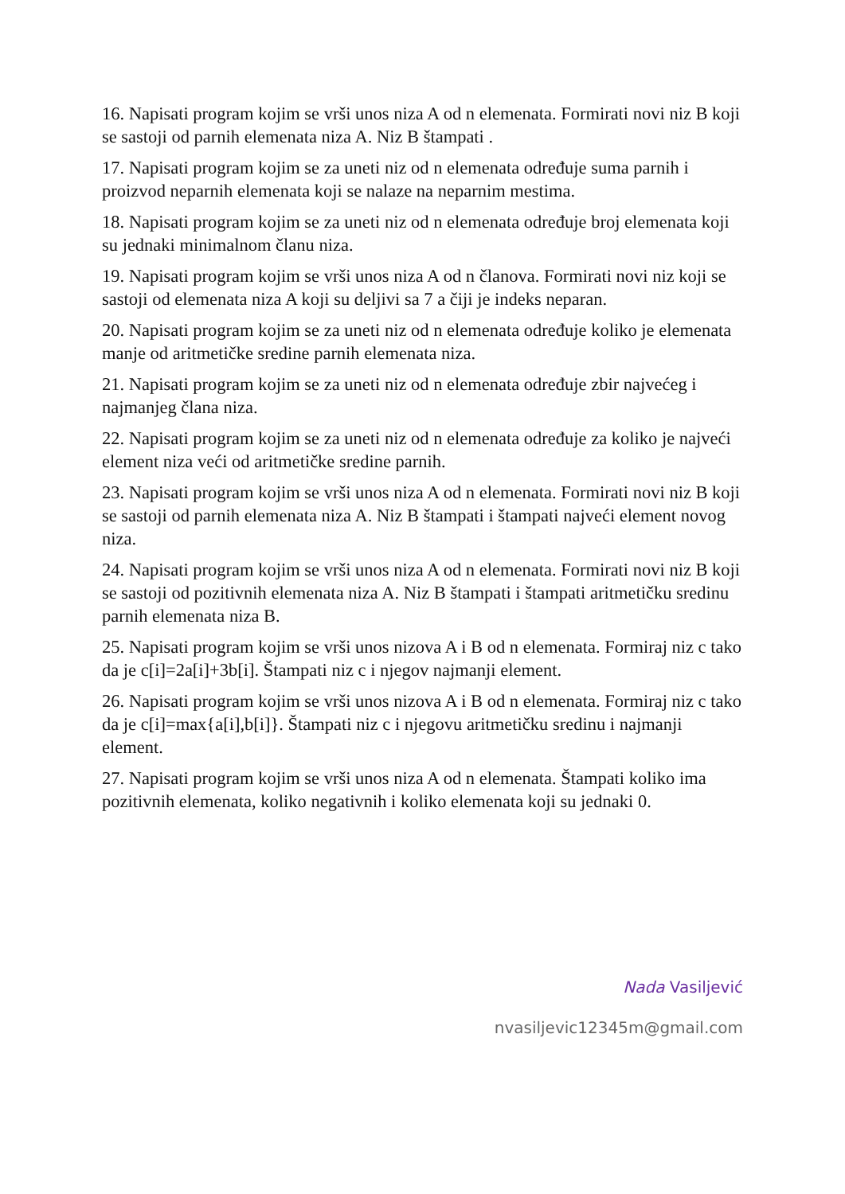16. Napisati program kojim se vrši unos niza A od n elemenata. Formirati novi niz B koji se sastoji od parnih elemenata niza A. Niz B štampati .
17. Napisati program kojim se za uneti niz od n elemenata određuje suma parnih i proizvod neparnih elemenata koji se nalaze na neparnim mestima.
18. Napisati program kojim se za uneti niz od n elemenata određuje broj elemenata koji su jednaki minimalnom članu niza.
19. Napisati program kojim se vrši unos niza A od n članova. Formirati novi niz koji se sastoji od elemenata niza A koji su deljivi sa 7 a čiji je indeks neparan.
20. Napisati program kojim se za uneti niz od n elemenata određuje koliko je elemenata manje od aritmetičke sredine parnih elemenata niza.
21. Napisati program kojim se za uneti niz od n elemenata određuje zbir najvećeg i najmanjeg člana niza.
22. Napisati program kojim se za uneti niz od n elemenata određuje za koliko je najveći element niza veći od aritmetičke sredine parnih.
23. Napisati program kojim se vrši unos niza A od n elemenata. Formirati novi niz B koji se sastoji od parnih elemenata niza A. Niz B štampati i štampati najveći element novog niza.
24. Napisati program kojim se vrši unos niza A od n elemenata. Formirati novi niz B koji se sastoji od pozitivnih elemenata niza A. Niz B štampati i štampati aritmetičku sredinu parnih elemenata niza B.
25. Napisati program kojim se vrši unos nizova A i B od n elemenata. Formiraj niz c tako da je c[i]=2a[i]+3b[i]. Štampati niz c i njegov najmanji element.
26. Napisati program kojim se vrši unos nizova A i B od n elemenata. Formiraj niz c tako da je c[i]=max{a[i],b[i]}. Štampati niz c i njegovu aritmetičku sredinu i najmanji element.
27. Napisati program kojim se vrši unos niza A od n elemenata. Štampati koliko ima pozitivnih elemenata, koliko negativnih i koliko elemenata koji su jednaki 0.
Nada Vasiljević
nvasiljevic12345m@gmail.com